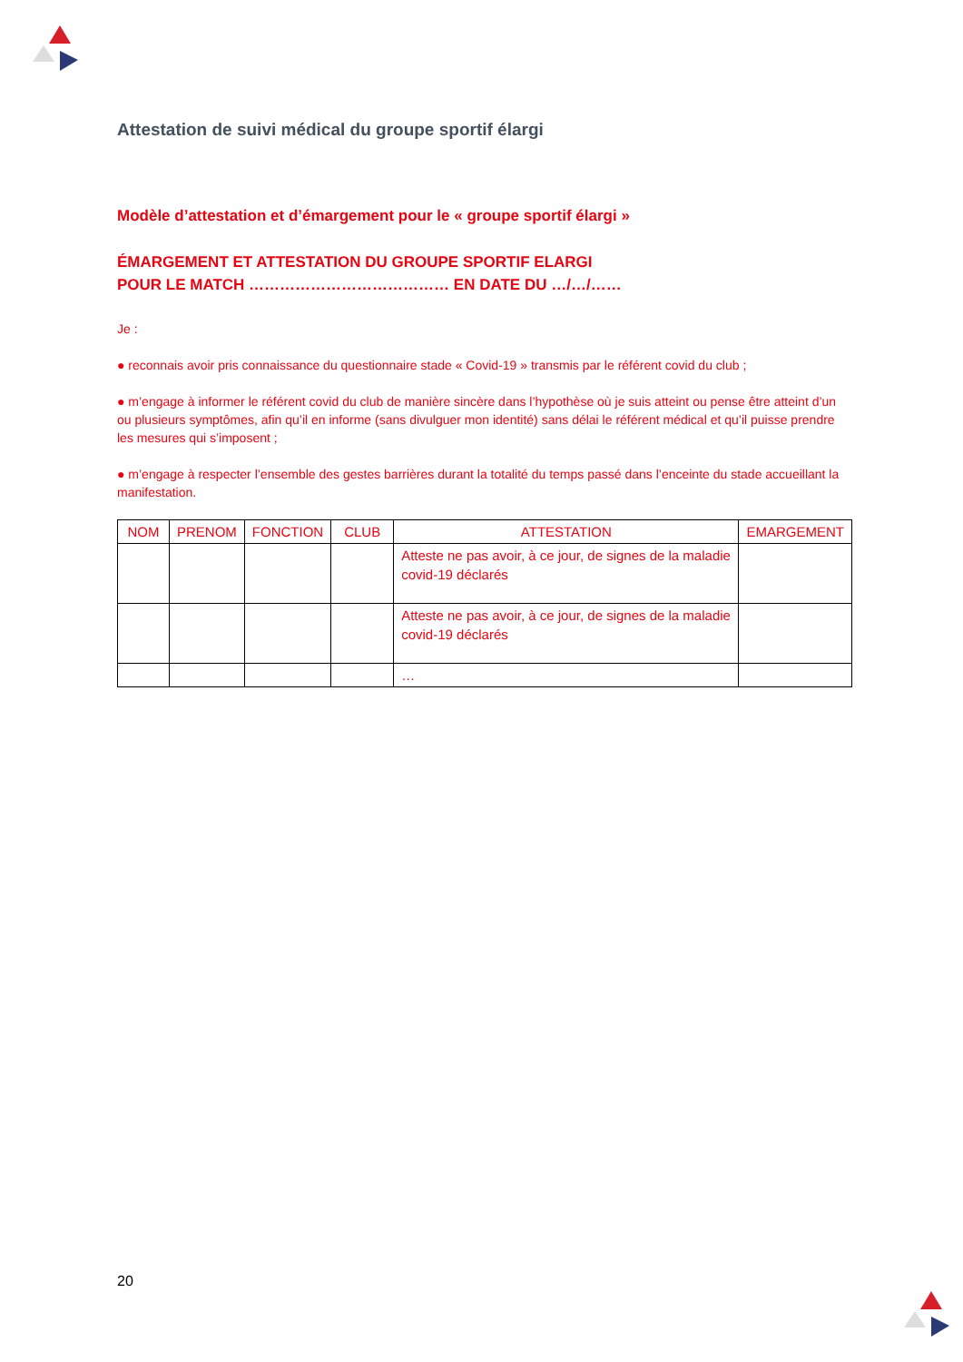Attestation de suivi médical du groupe sportif élargi
Modèle d’attestation et d’émargement pour le « groupe sportif élargi »
ÉMARGEMENT ET ATTESTATION DU GROUPE SPORTIF ELARGI
POUR LE MATCH ………………………………… EN DATE DU …/…/……
Je :
● reconnais avoir pris connaissance du questionnaire stade « Covid-19 » transmis par le référent covid du club ;
● m’engage à informer le référent covid du club de manière sincère dans l’hypothèse où je suis atteint ou pense être atteint d’un ou plusieurs symptômes, afin qu’il en informe (sans divulguer mon identité) sans délai le référent médical et qu’il puisse prendre les mesures qui s’imposent ;
● m’engage à respecter l’ensemble des gestes barrières durant la totalité du temps passé dans l’enceinte du stade accueillant la manifestation.
| NOM | PRENOM | FONCTION | CLUB | ATTESTATION | EMARGEMENT |
| --- | --- | --- | --- | --- | --- |
| | | | | Atteste ne pas avoir, à ce jour, de signes de la maladie covid-19 déclarés | |
| | | | | Atteste ne pas avoir, à ce jour, de signes de la maladie covid-19 déclarés | |
| | | | | … | |
20